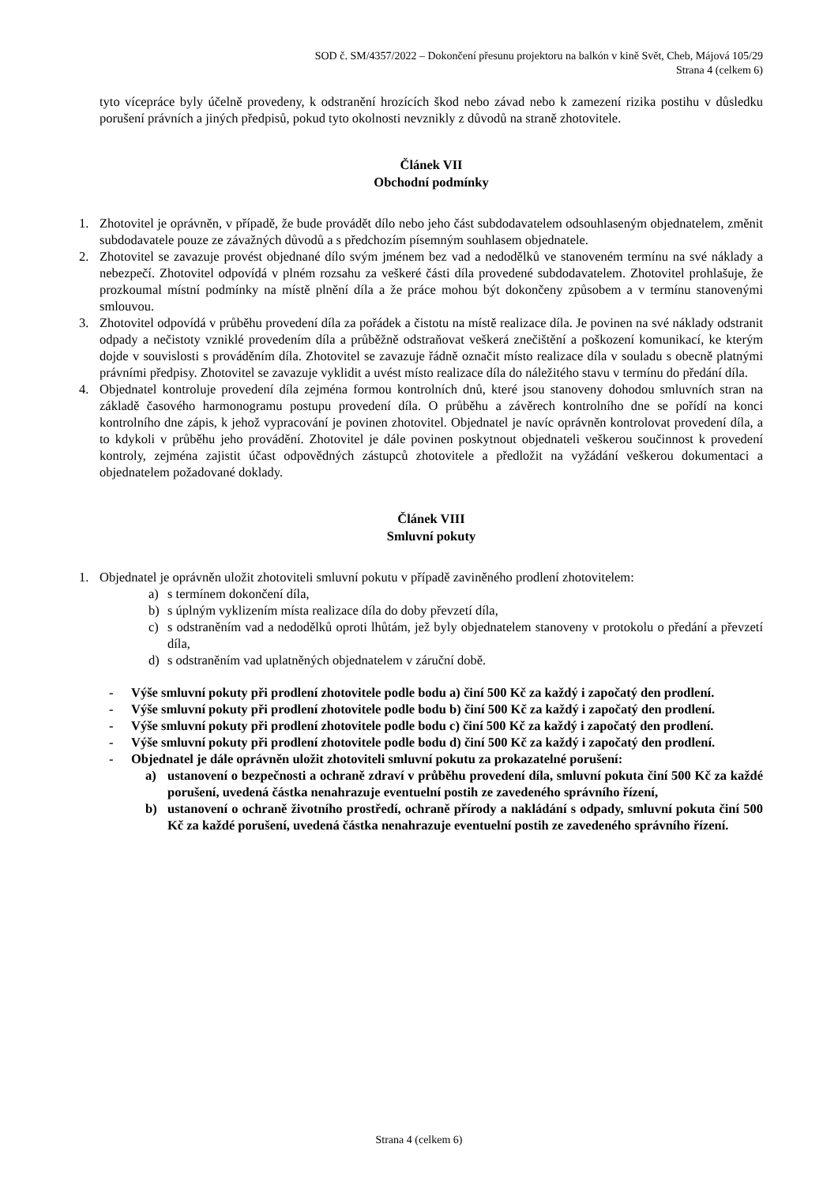SOD č. SM/4357/2022 – Dokončení přesunu projektoru na balkón v kině Svět, Cheb, Májová 105/29
Strana 4 (celkem 6)
tyto vícepráce byly účelně provedeny, k odstranění hrozících škod nebo závad nebo k zamezení rizika postihu v důsledku porušení právních a jiných předpisů, pokud tyto okolnosti nevznikly z důvodů na straně zhotovitele.
Článek VII
Obchodní podmínky
1. Zhotovitel je oprávněn, v případě, že bude provádět dílo nebo jeho část subdodavatelem odsouhlaseným objednatelem, změnit subdodavatele pouze ze závažných důvodů a s předchozím písemným souhlasem objednatele.
2. Zhotovitel se zavazuje provést objednané dílo svým jménem bez vad a nedodělků ve stanoveném termínu na své náklady a nebezpečí. Zhotovitel odpovídá v plném rozsahu za veškeré části díla provedené subdodavatelem. Zhotovitel prohlašuje, že prozkoumal místní podmínky na místě plnění díla a že práce mohou být dokončeny způsobem a v termínu stanovenými smlouvou.
3. Zhotovitel odpovídá v průběhu provedení díla za pořádek a čistotu na místě realizace díla. Je povinen na své náklady odstranit odpady a nečistoty vzniklé provedením díla a průběžně odstraňovat veškerá znečištění a poškození komunikací, ke kterým dojde v souvislosti s prováděním díla. Zhotovitel se zavazuje řádně označit místo realizace díla v souladu s obecně platnými právními předpisy. Zhotovitel se zavazuje vyklidit a uvést místo realizace díla do náležitého stavu v termínu do předání díla.
4. Objednatel kontroluje provedení díla zejména formou kontrolních dnů, které jsou stanoveny dohodou smluvních stran na základě časového harmonogramu postupu provedení díla. O průběhu a závěrech kontrolního dne se pořídí na konci kontrolního dne zápis, k jehož vypracování je povinen zhotovitel. Objednatel je navíc oprávněn kontrolovat provedení díla, a to kdykoli v průběhu jeho provádění. Zhotovitel je dále povinen poskytnout objednateli veškerou součinnost k provedení kontroly, zejména zajistit účast odpovědných zástupců zhotovitele a předložit na vyžádání veškerou dokumentaci a objednatelem požadované doklady.
Článek VIII
Smluvní pokuty
1. Objednatel je oprávněn uložit zhotoviteli smluvní pokutu v případě zaviněného prodlení zhotovitelem:
a) s termínem dokončení díla,
b) s úplným vyklizením místa realizace díla do doby převzetí díla,
c) s odstraněním vad a nedodělků oproti lhůtám, jež byly objednatelem stanoveny v protokolu o předání a převzetí díla,
d) s odstraněním vad uplatněných objednatelem v záruční době.
- Výše smluvní pokuty při prodlení zhotovitele podle bodu a) činí 500 Kč za každý i započatý den prodlení.
- Výše smluvní pokuty při prodlení zhotovitele podle bodu b) činí 500 Kč za každý i započatý den prodlení.
- Výše smluvní pokuty při prodlení zhotovitele podle bodu c) činí 500 Kč za každý i započatý den prodlení.
- Výše smluvní pokuty při prodlení zhotovitele podle bodu d) činí 500 Kč za každý i započatý den prodlení.
- Objednatel je dále oprávněn uložit zhotoviteli smluvní pokutu za prokazatelné porušení:
a) ustanovení o bezpečnosti a ochraně zdraví v průběhu provedení díla, smluvní pokuta činí 500 Kč za každé porušení, uvedená částka nenahrazuje eventuelní postih ze zavedeného správního řízení,
b) ustanovení o ochraně životního prostředí, ochraně přírody a nakládání s odpady, smluvní pokuta činí 500 Kč za každé porušení, uvedená částka nenahrazuje eventuelní postih ze zavedeného správního řízení.
Strana 4 (celkem 6)